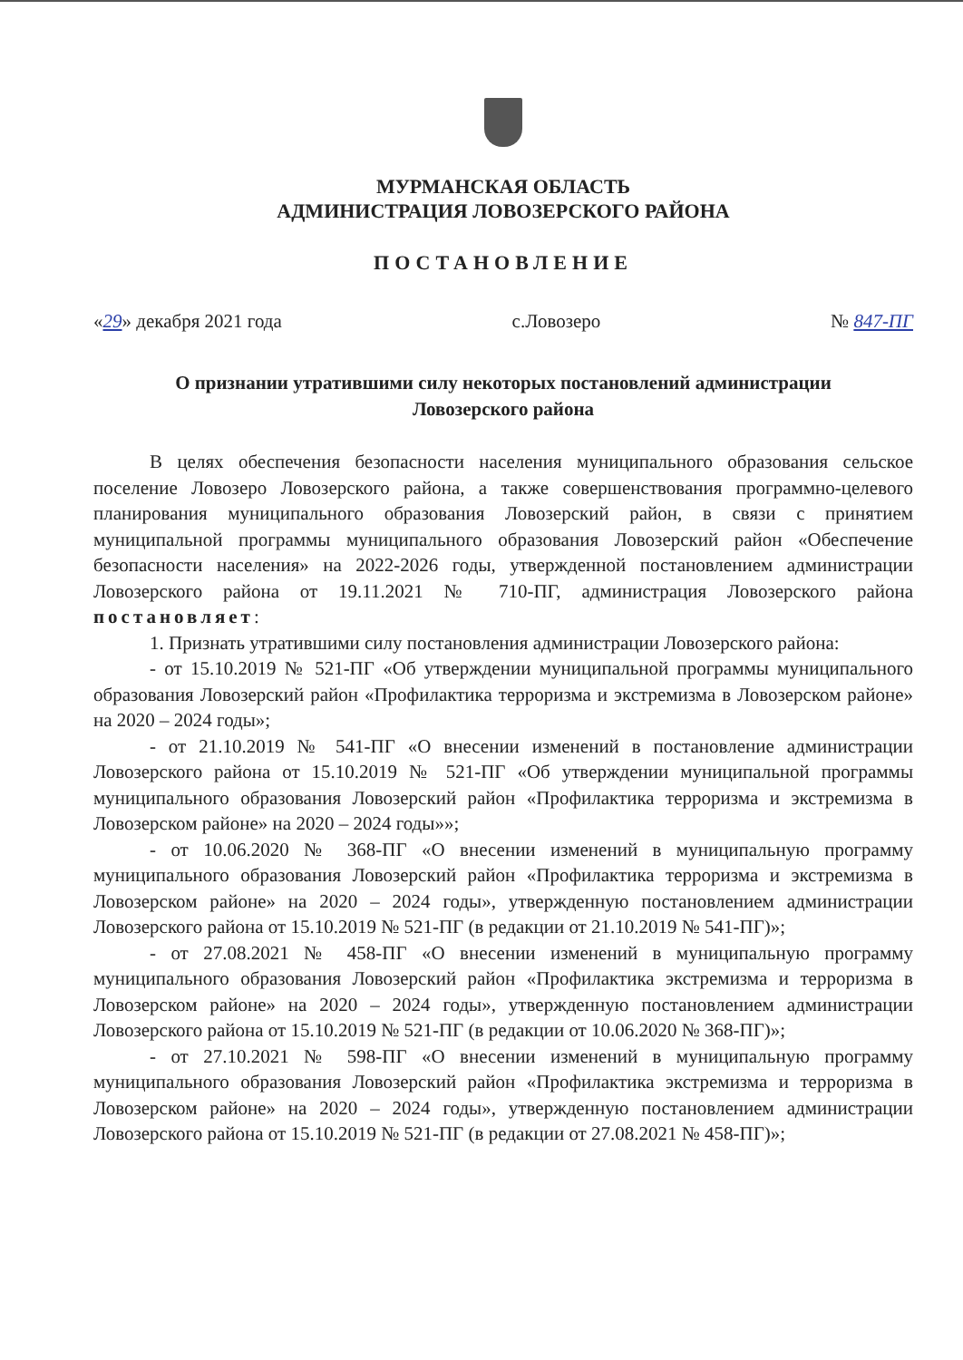МУРМАНСКАЯ ОБЛАСТЬ
АДМИНИСТРАЦИЯ ЛОВОЗЕРСКОГО РАЙОНА
ПОСТАНОВЛЕНИЕ
«29» декабря 2021 года с.Ловозеро № 847-ПГ
О признании утратившими силу некоторых постановлений администрации
Ловозерского района
В целях обеспечения безопасности населения муниципального образования сельское поселение Ловозеро Ловозерского района, а также совершенствования программно-целевого планирования муниципального образования Ловозерский район, в связи с принятием муниципальной программы муниципального образования Ловозерский район «Обеспечение безопасности населения» на 2022-2026 годы, утвержденной постановлением администрации Ловозерского района от 19.11.2021 № 710-ПГ, администрация Ловозерского района постановляет:
1. Признать утратившими силу постановления администрации Ловозерского района:
- от 15.10.2019 № 521-ПГ «Об утверждении муниципальной программы муниципального образования Ловозерский район «Профилактика терроризма и экстремизма в Ловозерском районе» на 2020 – 2024 годы»;
- от 21.10.2019 № 541-ПГ «О внесении изменений в постановление администрации Ловозерского района от 15.10.2019 № 521-ПГ «Об утверждении муниципальной программы муниципального образования Ловозерский район «Профилактика терроризма и экстремизма в Ловозерском районе» на 2020 – 2024 годы»»;
- от 10.06.2020 № 368-ПГ «О внесении изменений в муниципальную программу муниципального образования Ловозерский район «Профилактика терроризма и экстремизма в Ловозерском районе» на 2020 – 2024 годы», утвержденную постановлением администрации Ловозерского района от 15.10.2019 № 521-ПГ (в редакции от 21.10.2019 № 541-ПГ)»;
- от 27.08.2021 № 458-ПГ «О внесении изменений в муниципальную программу муниципального образования Ловозерский район «Профилактика экстремизма и терроризма в Ловозерском районе» на 2020 – 2024 годы», утвержденную постановлением администрации Ловозерского района от 15.10.2019 № 521-ПГ (в редакции от 10.06.2020 № 368-ПГ)»;
- от 27.10.2021 № 598-ПГ «О внесении изменений в муниципальную программу муниципального образования Ловозерский район «Профилактика экстремизма и терроризма в Ловозерском районе» на 2020 – 2024 годы», утвержденную постановлением администрации Ловозерского района от 15.10.2019 № 521-ПГ (в редакции от 27.08.2021 № 458-ПГ)»;